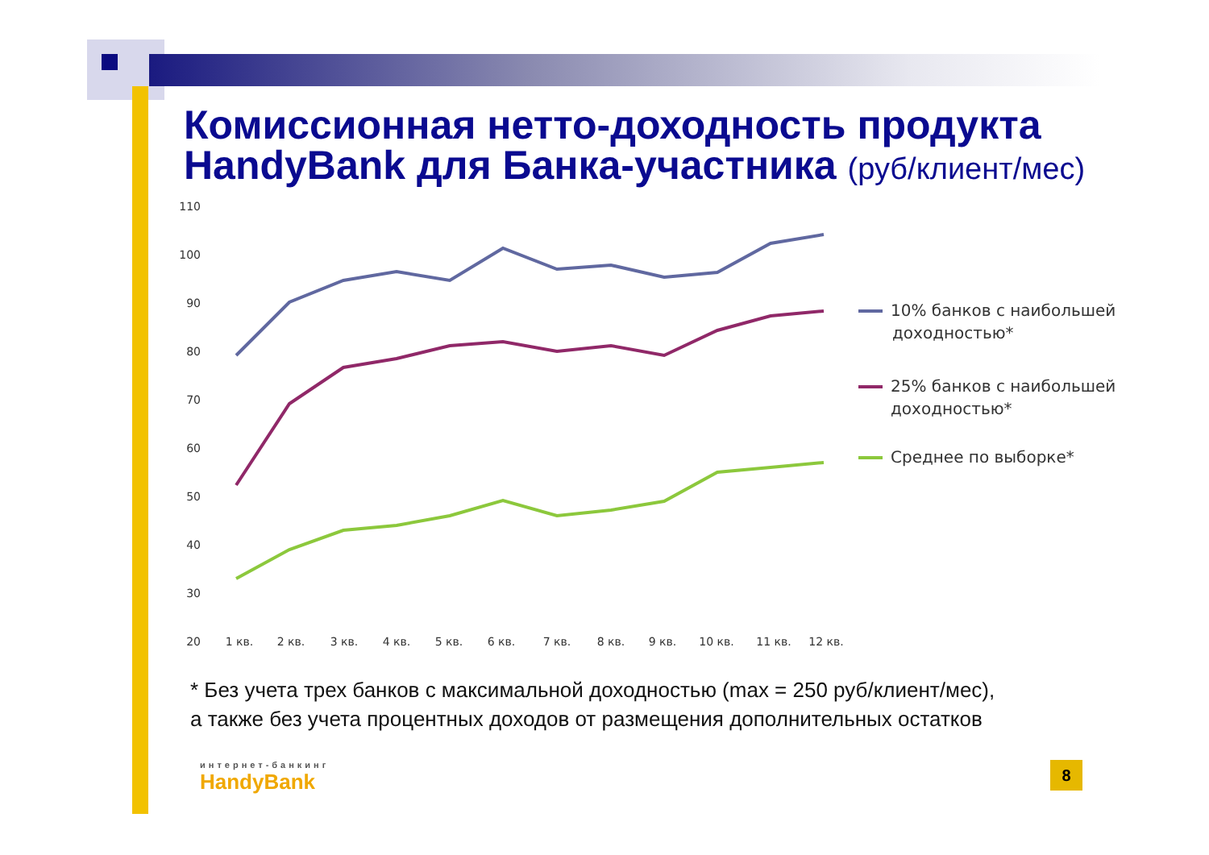Комиссионная нетто-доходность продукта
HandyBank для Банка-участника (руб/клиент/мес)
110
100
90
80
70
60
50
40
30
20
1 кв.
2 кв.
3 кв.
4 кв.
5 кв.
6 кв.
7 кв.
8 кв.
9 кв.
10 кв.
11 кв.
12 кв.
10% банков с наибольшей
доходностью*
25% банков с наибольшей
доходностью*
Среднее по выборке*
* Без учета трех банков с максимальной доходностью (max = 250 руб/клиент/мес),
а также без учета процентных доходов от размещения дополнительных остатков
интернет-банкинг
HandyBank
8